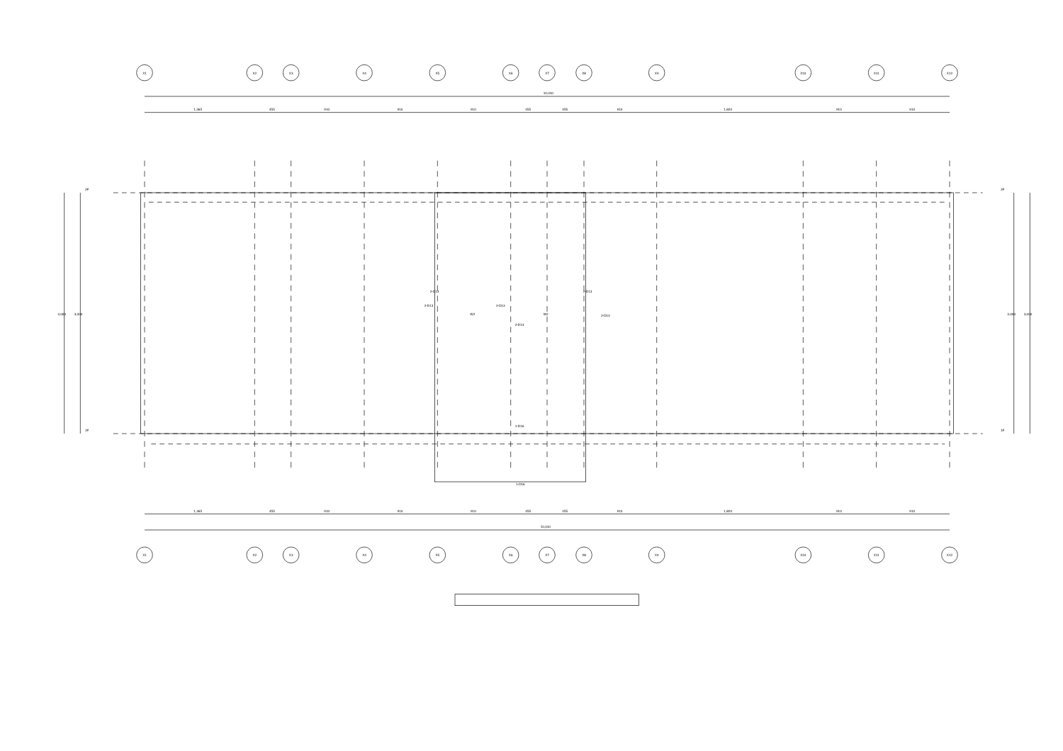10,010
1,365
455
910
910
910
455
455
910
1,820
910
910
2F
1F
2F
1F
3,000
3,000
3,000
3,000
2-D13
2-D13
W2
W2
2-D13
2-D13
2-D13
2-D13
1-D16
1-D16
1,365
455
910
910
910
455
455
910
1,820
910
910
10,010
X1
X2
X3
X4
X5
X6
X7
X8
X9
X10
X11
X12
X1
X2
X3
X4
X5
X6
X7
X8
X9
X10
X11
X12